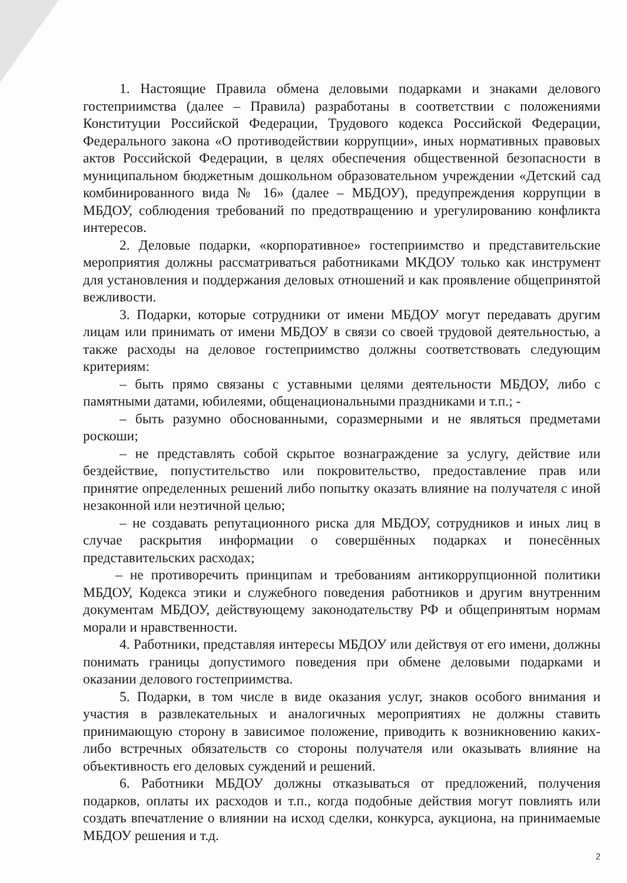1. Настоящие Правила обмена деловыми подарками и знаками делового гостеприимства (далее – Правила) разработаны в соответствии с положениями Конституции Российской Федерации, Трудового кодекса Российской Федерации, Федерального закона «О противодействии коррупции», иных нормативных правовых актов Российской Федерации, в целях обеспечения общественной безопасности в муниципальном бюджетным дошкольном образовательном учреждении «Детский сад комбинированного вида № 16» (далее – МБДОУ), предупреждения коррупции в МБДОУ, соблюдения требований по предотвращению и урегулированию конфликта интересов.
2. Деловые подарки, «корпоративное» гостеприимство и представительские мероприятия должны рассматриваться работниками МКДОУ только как инструмент для установления и поддержания деловых отношений и как проявление общепринятой вежливости.
3. Подарки, которые сотрудники от имени МБДОУ могут передавать другим лицам или принимать от имени МБДОУ в связи со своей трудовой деятельностью, а также расходы на деловое гостеприимство должны соответствовать следующим критериям:
– быть прямо связаны с уставными целями деятельности МБДОУ, либо с памятными датами, юбилеями, общенациональными праздниками и т.п.; -
– быть разумно обоснованными, соразмерными и не являться предметами роскоши;
– не представлять собой скрытое вознаграждение за услугу, действие или бездействие, попустительство или покровительство, предоставление прав или принятие определенных решений либо попытку оказать влияние на получателя с иной незаконной или неэтичной целью;
– не создавать репутационного риска для МБДОУ, сотрудников и иных лиц в случае раскрытия информации о совершённых подарках и понесённых представительских расходах;
– не противоречить принципам и требованиям антикоррупционной политики МБДОУ, Кодекса этики и служебного поведения работников и другим внутренним документам МБДОУ, действующему законодательству РФ и общепринятым нормам морали и нравственности.
4. Работники, представляя интересы МБДОУ или действуя от его имени, должны понимать границы допустимого поведения при обмене деловыми подарками и оказании делового гостеприимства.
5. Подарки, в том числе в виде оказания услуг, знаков особого внимания и участия в развлекательных и аналогичных мероприятиях не должны ставить принимающую сторону в зависимое положение, приводить к возникновению каких-либо встречных обязательств со стороны получателя или оказывать влияние на объективность его деловых суждений и решений.
6. Работники МБДОУ должны отказываться от предложений, получения подарков, оплаты их расходов и т.п., когда подобные действия могут повлиять или создать впечатление о влиянии на исход сделки, конкурса, аукциона, на принимаемые МБДОУ решения и т.д.
2